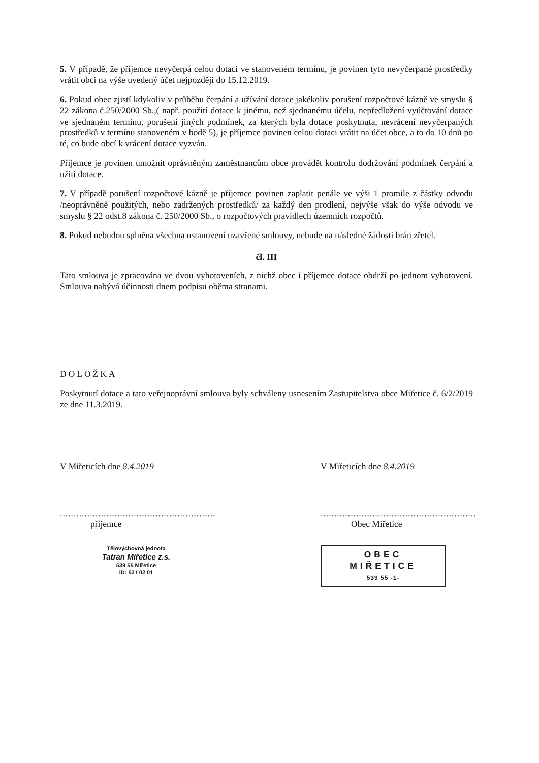5. V případě, že příjemce nevyčerpá celou dotaci ve stanoveném termínu, je povinen tyto nevyčerpané prostředky vrátit obci na výše uvedený účet nejpozději do 15.12.2019.
6. Pokud obec zjistí kdykoliv v průběhu čerpání a užívání dotace jakékoliv porušení rozpočtové kázně ve smyslu § 22 zákona č.250/2000 Sb.,( např. použití dotace k jinému, než sjednanému účelu, nepředložení vyúčtování dotace ve sjednaném termínu, porušení jiných podmínek, za kterých byla dotace poskytnuta, nevrácení nevyčerpaných prostředků v termínu stanoveném v bodě 5), je příjemce povinen celou dotaci vrátit na účet obce, a to do 10 dnů po té, co bude obcí k vrácení dotace vyzván.
Příjemce je povinen umožnit oprávněným zaměstnancům obce provádět kontrolu dodržování podmínek čerpání a užití dotace.
7. V případě porušení rozpočtové kázně je příjemce povinen zaplatit penále ve výši 1 promile z částky odvodu /neoprávněně použitých, nebo zadržených prostředků/ za každý den prodlení, nejvýše však do výše odvodu ve smyslu § 22 odst.8 zákona č. 250/2000 Sb., o rozpočtových pravidlech územních rozpočtů.
8. Pokud nebudou splněna všechna ustanovení uzavřené smlouvy, nebude na následné žádosti brán zřetel.
čl. III
Tato smlouva je zpracována ve dvou vyhotoveních, z nichž obec i příjemce dotace obdrží po jednom vyhotovení. Smlouva nabývá účinnosti dnem podpisu oběma stranami.
DOLOŽKA
Poskytnutí dotace a tato veřejnoprávní smlouva byly schváleny usnesením Zastupitelstva obce Miřetice č. 6/2/2019 ze dne 11.3.2019.
V Miřeticích dne 8.4.2019
.........................................................
příjemce
Tělovýchovná jednota
Tatran Miřetice z.s.
539 55 Miřetice
ID: 531 02 01
V Miřeticích dne 8.4.2019
.........................................................
Obec Miřetice
OBEC
MIŘETICE
539 55 -1-